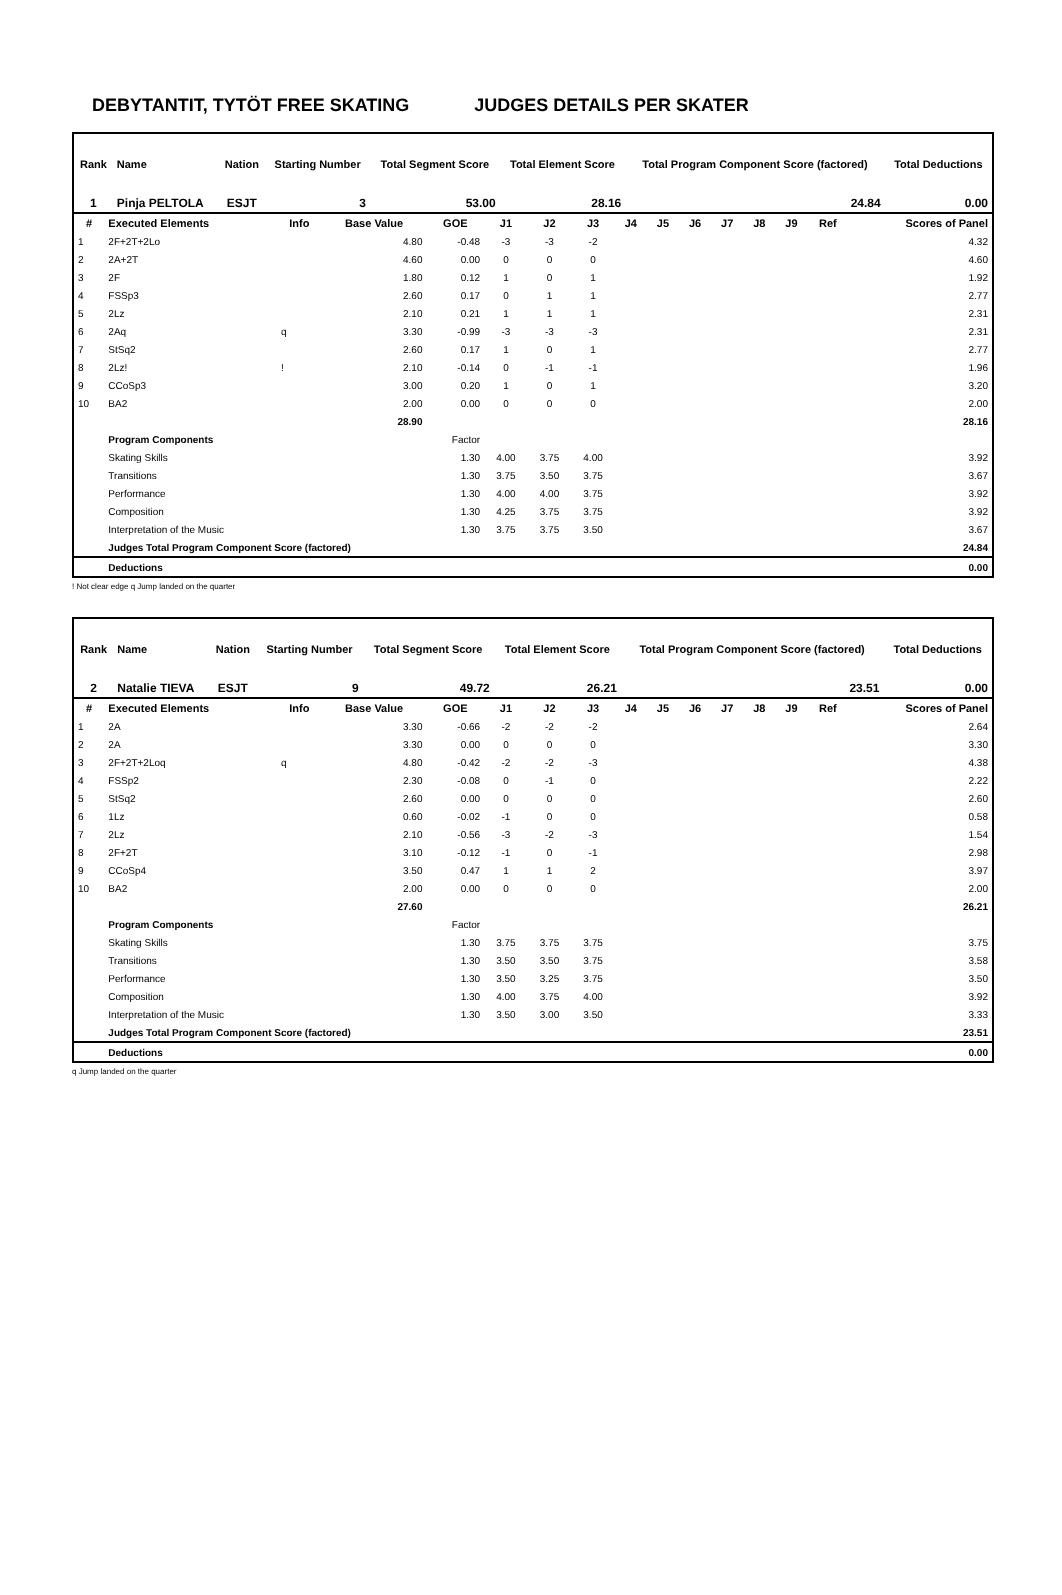DEBYTANTIT, TYTÖT FREE SKATING JUDGES DETAILS PER SKATER
| Rank | Name | Nation | Starting Number | Total Segment Score | Total Element Score | Total Program Component Score (factored) | Total Deductions |
| --- | --- | --- | --- | --- | --- | --- | --- |
| 1 | Pinja PELTOLA | ESJT | 3 | 53.00 | 28.16 | 24.84 | 0.00 |
| # | Executed Elements | Info | Base Value | GOE | J1 | J2 | J3 | J4 | J5 | J6 | J7 | J8 | J9 | Ref | Scores of Panel |
| --- | --- | --- | --- | --- | --- | --- | --- | --- | --- | --- | --- | --- | --- | --- | --- |
| 1 | 2F+2T+2Lo | | 4.80 | -0.48 | -3 | -3 | -2 | | | | | | | | 4.32 |
| 2 | 2A+2T | | 4.60 | 0.00 | 0 | 0 | 0 | | | | | | | | 4.60 |
| 3 | 2F | | 1.80 | 0.12 | 1 | 0 | 1 | | | | | | | | 1.92 |
| 4 | FSSp3 | | 2.60 | 0.17 | 0 | 1 | 1 | | | | | | | | 2.77 |
| 5 | 2Lz | | 2.10 | 0.21 | 1 | 1 | 1 | | | | | | | | 2.31 |
| 6 | 2Aq | q | 3.30 | -0.99 | -3 | -3 | -3 | | | | | | | | 2.31 |
| 7 | StSq2 | | 2.60 | 0.17 | 1 | 0 | 1 | | | | | | | | 2.77 |
| 8 | 2Lz! | ! | 2.10 | -0.14 | 0 | -1 | -1 | | | | | | | | 1.96 |
| 9 | CCoSp3 | | 3.00 | 0.20 | 1 | 0 | 1 | | | | | | | | 3.20 |
| 10 | BA2 | | 2.00 | 0.00 | 0 | 0 | 0 | | | | | | | | 2.00 |
| | | | 28.90 | | | | | | | | | | | | 28.16 |
| | Program Components | | | Factor | | | | | | | | | | | |
| | Skating Skills | | | 1.30 | 4.00 | 3.75 | 4.00 | | | | | | | | 3.92 |
| | Transitions | | | 1.30 | 3.75 | 3.50 | 3.75 | | | | | | | | 3.67 |
| | Performance | | | 1.30 | 4.00 | 4.00 | 3.75 | | | | | | | | 3.92 |
| | Composition | | | 1.30 | 4.25 | 3.75 | 3.75 | | | | | | | | 3.92 |
| | Interpretation of the Music | | | 1.30 | 3.75 | 3.75 | 3.50 | | | | | | | | 3.67 |
| | Judges Total Program Component Score (factored) | | | | | | | | | | | | | | 24.84 |
| | Deductions | | | | | | | | | | | | | | 0.00 |
! Not clear edge q Jump landed on the quarter
| Rank | Name | Nation | Starting Number | Total Segment Score | Total Element Score | Total Program Component Score (factored) | Total Deductions |
| --- | --- | --- | --- | --- | --- | --- | --- |
| 2 | Natalie TIEVA | ESJT | 9 | 49.72 | 26.21 | 23.51 | 0.00 |
| # | Executed Elements | Info | Base Value | GOE | J1 | J2 | J3 | J4 | J5 | J6 | J7 | J8 | J9 | Ref | Scores of Panel |
| --- | --- | --- | --- | --- | --- | --- | --- | --- | --- | --- | --- | --- | --- | --- | --- |
| 1 | 2A | | 3.30 | -0.66 | -2 | -2 | -2 | | | | | | | | 2.64 |
| 2 | 2A | | 3.30 | 0.00 | 0 | 0 | 0 | | | | | | | | 3.30 |
| 3 | 2F+2T+2Loq | q | 4.80 | -0.42 | -2 | -2 | -3 | | | | | | | | 4.38 |
| 4 | FSSp2 | | 2.30 | -0.08 | 0 | -1 | 0 | | | | | | | | 2.22 |
| 5 | StSq2 | | 2.60 | 0.00 | 0 | 0 | 0 | | | | | | | | 2.60 |
| 6 | 1Lz | | 0.60 | -0.02 | -1 | 0 | 0 | | | | | | | | 0.58 |
| 7 | 2Lz | | 2.10 | -0.56 | -3 | -2 | -3 | | | | | | | | 1.54 |
| 8 | 2F+2T | | 3.10 | -0.12 | -1 | 0 | -1 | | | | | | | | 2.98 |
| 9 | CCoSp4 | | 3.50 | 0.47 | 1 | 1 | 2 | | | | | | | | 3.97 |
| 10 | BA2 | | 2.00 | 0.00 | 0 | 0 | 0 | | | | | | | | 2.00 |
| | | | 27.60 | | | | | | | | | | | | 26.21 |
| | Program Components | | | Factor | | | | | | | | | | | |
| | Skating Skills | | | 1.30 | 3.75 | 3.75 | 3.75 | | | | | | | | 3.75 |
| | Transitions | | | 1.30 | 3.50 | 3.50 | 3.75 | | | | | | | | 3.58 |
| | Performance | | | 1.30 | 3.50 | 3.25 | 3.75 | | | | | | | | 3.50 |
| | Composition | | | 1.30 | 4.00 | 3.75 | 4.00 | | | | | | | | 3.92 |
| | Interpretation of the Music | | | 1.30 | 3.50 | 3.00 | 3.50 | | | | | | | | 3.33 |
| | Judges Total Program Component Score (factored) | | | | | | | | | | | | | | 23.51 |
| | Deductions | | | | | | | | | | | | | | 0.00 |
q Jump landed on the quarter